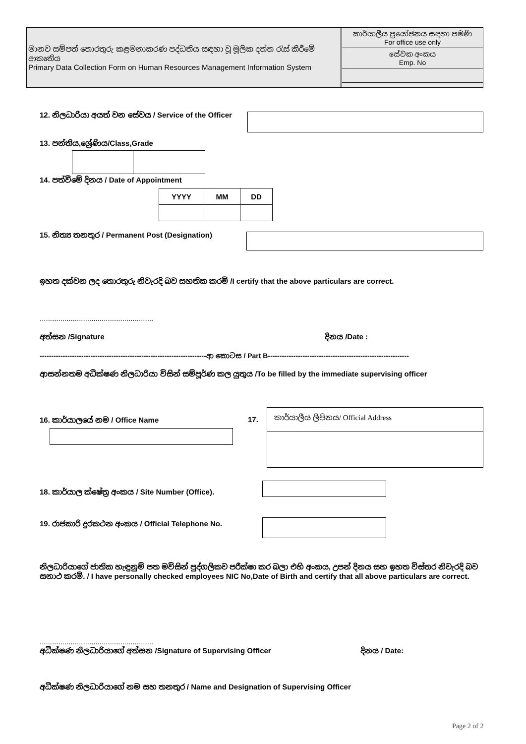මානව සම්පත් තොරතුරු කළමනාකරණ පද්ධතිය සඳහා වූ මූලික දත්ත රැස් කිරීමේ ආකෘතිය
Primary Data Collection Form on Human Resources Management Information System
කාර්යාලීය ප්‍රයෝජනය සඳහා පමණි
For office use only
සේවක අංකය
Emp. No
12. නිලධාරියා අයත් වන සේවය / Service of the Officer
13. පන්තිය,ශ්‍රේණිය/Class,Grade
14. පත්වීමේ දිනය / Date of Appointment
| YYYY | MM | DD |
15. නිත්‍ය තනතුර / Permanent Post (Designation)
ඉහත දක්වන ලද තොරතුරු නිවැරදි බව සහතික කරමි /I certify that the above particulars are correct.
.......................................................
අත්සන /Signature දිනය /Date :
------------------------------------------------------------------------ආ කොටස / Part B-------------------------------------------------------------
ආසන්නතම අධීක්ෂණ නිලධාරියා විසින් සම්පූර්ණ කල යුතුය /To be filled by the immediate supervising officer
16. කාර්යාලයේ නම / Office Name 17.
කාර්යාලීය ලිපිනය/ Official Address
18. කාර්යාල ක්ෂේත්‍ර අංකය / Site Number (Office).
19. රාජකාරි දුරකථන අංකය / Official Telephone No.
නිලධාරියාගේ ජාතික හැඳුනුම් පත මවිසින් පුද්ගලිකව පරීක්ෂා කර බලා එහි අංකය, උපන් දිනය සහ ඉහත විස්තර නිවැරදි බව සනාථ කරමි. / I have personally checked employees NIC No,Date of Birth and certify that all above particulars are correct.
.......................................................
අධීක්ෂණ නිලධාරියාගේ අත්සන /Signature of Supervising Officer
දිනය / Date:
අධීක්ෂණ නිලධාරියාගේ නම සහ තනතුර / Name and Designation of Supervising Officer
Page 2 of 2